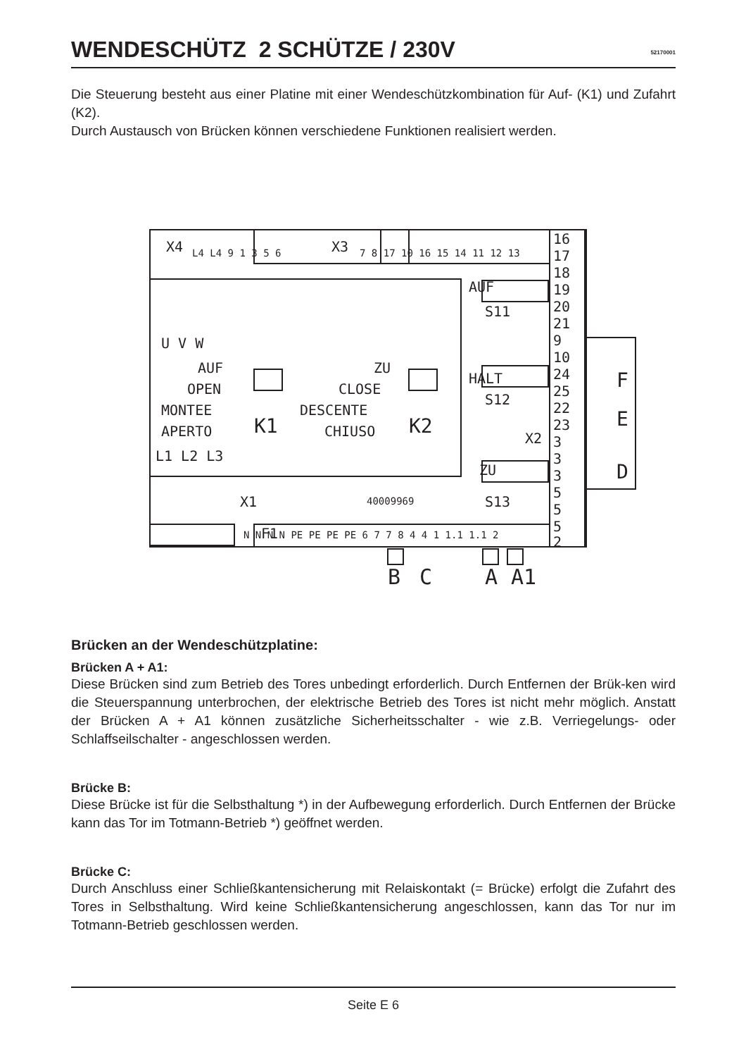WENDESCHÜTZ 2 SCHÜTZE / 230V
52170001
Die Steuerung besteht aus einer Platine mit einer Wendeschützkombination für Auf- (K1) und Zufahrt (K2).
Durch Austausch von Brücken können verschiedene Funktionen realisiert werden.
X4
X3
U V W
AUF
OPEN
MONTEE
APERTO
ZU
CLOSE
DESCENTE
CHIUSO
K1
K2
L1 L2 L3
X1
40009969
F1
AUF
S11
HALT
S12
X2
ZU
S13
16
17
18
19
20
21
9
10
24
25
22
23
3
3
3
5
5
5
2
F
E
D
B
C
A
A1
L4 L4 9 1 3 5 6
7 8 17 10 16 15 14 11 12 13
N N N N PE PE PE PE 6 7 7 8 4 4 1 1.1 1.1 2
Brücken an der Wendeschützplatine:
Brücken A + A1:
Diese Brücken sind zum Betrieb des Tores unbedingt erforderlich. Durch Entfernen der Brük-ken wird die Steuerspannung unterbrochen, der elektrische Betrieb des Tores ist nicht mehr möglich. Anstatt der Brücken A + A1 können zusätzliche Sicherheitsschalter - wie z.B. Verriegelungs- oder Schlaffseilschalter - angeschlossen werden.
Brücke B:
Diese Brücke ist für die Selbsthaltung *) in der Aufbewegung erforderlich. Durch Entfernen der Brücke kann das Tor im Totmann-Betrieb *) geöffnet werden.
Brücke C:
Durch Anschluss einer Schließkantensicherung mit Relaiskontakt (= Brücke) erfolgt die Zufahrt des Tores in Selbsthaltung. Wird keine Schließkantensicherung angeschlossen, kann das Tor nur im Totmann-Betrieb geschlossen werden.
Seite E 6